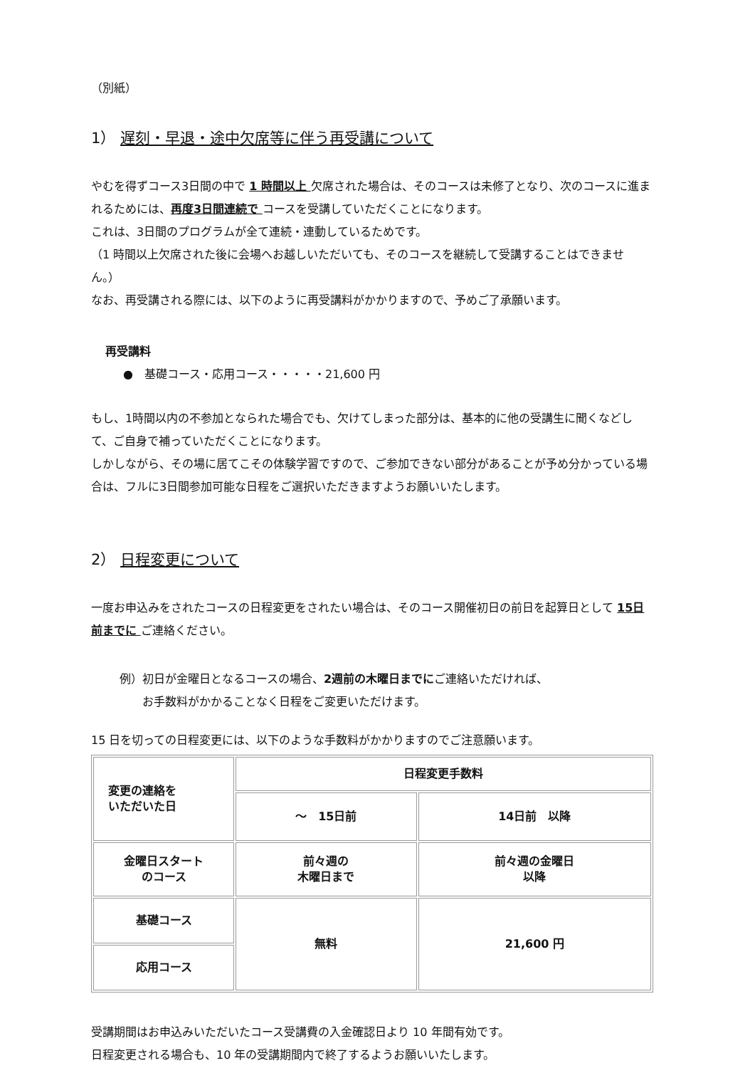（別紙）
1） 遅刻・早退・途中欠席等に伴う再受講について
やむを得ずコース3日間の中で 1 時間以上 欠席された場合は、そのコースは未修了となり、次のコースに進まれるためには、再度3日間連続で コースを受講していただくことになります。
これは、3日間のプログラムが全て連続・連動しているためです。
（1 時間以上欠席された後に会場へお越しいただいても、そのコースを継続して受講することはできません。）
なお、再受講される際には、以下のように再受講料がかかりますので、予めご了承願います。
再受講料
●　基礎コース・応用コース・・・・・21,600 円
もし、1時間以内の不参加となられた場合でも、欠けてしまった部分は、基本的に他の受講生に聞くなどして、ご自身で補っていただくことになります。
しかしながら、その場に居てこその体験学習ですので、ご参加できない部分があることが予め分かっている場合は、フルに3日間参加可能な日程をご選択いただきますようお願いいたします。
2） 日程変更について
一度お申込みをされたコースの日程変更をされたい場合は、そのコース開催初日の前日を起算日として 15日前までに ご連絡ください。
例）初日が金曜日となるコースの場合、2週前の木曜日までにご連絡いただければ、
　　お手数料がかかることなく日程をご変更いただけます。
15 日を切っての日程変更には、以下のような手数料がかかりますのでご注意願います。
| 変更の連絡を いただいた日 | 日程変更手数料 | |
| | ～ 15日前 | 14日前 以降 |
| 金曜日スタート のコース | 前々週の 木曜日まで | 前々週の金曜日 以降 |
| 基礎コース | 無料 | 21,600 円 |
| 応用コース | | |
受講期間はお申込みいただいたコース受講費の入金確認日より 10 年間有効です。
日程変更される場合も、10 年の受講期間内で終了するようお願いいたします。